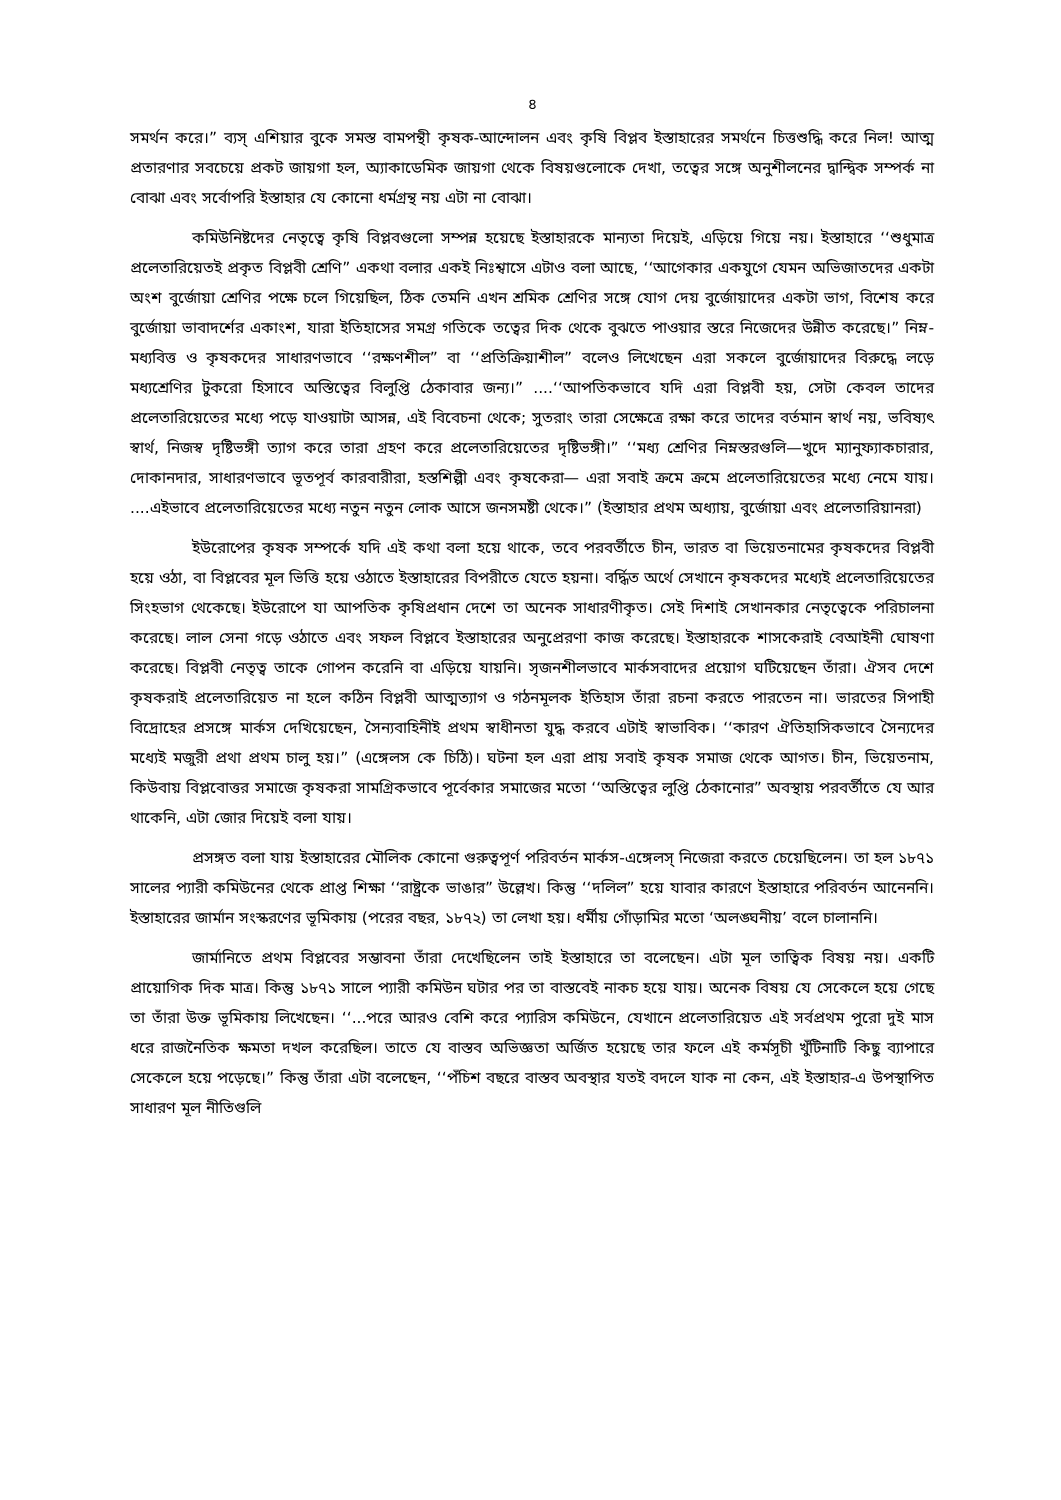৪
সমর্থন করে।” ব্যস্ এশিয়ার বুকে সমস্ত বামপন্থী কৃষক-আন্দোলন এবং কৃষি বিপ্লব ইস্তাহারের সমর্থনে চিত্তশুদ্ধি করে নিল! আত্ম প্রতারণার সবচেয়ে প্রকট জায়গা হল, অ্যাকাডেমিক জায়গা থেকে বিষয়গুলোকে দেখা, তত্বের সঙ্গে অনুশীলনের দ্বান্দ্বিক সম্পর্ক না বোঝা এবং সর্বোপরি ইস্তাহার যে কোনো ধর্মগ্রন্থ নয় এটা না বোঝা।
কমিউনিষ্টদের নেতৃত্বে কৃষি বিপ্লবগুলো সম্পন্ন হয়েছে ইস্তাহারকে মান্যতা দিয়েই, এড়িয়ে গিয়ে নয়। ইস্তাহারে ‘‘শুধুমাত্র প্রলেতারিয়েতই প্রকৃত বিপ্লবী শ্রেণি” একথা বলার একই নিঃশ্বাসে এটাও বলা আছে, ‘‘আগেকার একযুগে যেমন অভিজাতদের একটা অংশ বুর্জোয়া শ্রেণির পক্ষে চলে গিয়েছিল, ঠিক তেমনি এখন শ্রমিক শ্রেণির সঙ্গে যোগ দেয় বুর্জোয়াদের একটা ভাগ, বিশেষ করে বুর্জোয়া ভাবাদর্শের একাংশ, যারা ইতিহাসের সমগ্র গতিকে তত্বের দিক থেকে বুঝতে পাওয়ার স্তরে নিজেদের উন্নীত করেছে।” নিম্ন-মধ্যবিত্ত ও কৃষকদের সাধারণভাবে ‘‘রক্ষণশীল” বা ‘‘প্রতিক্রিয়াশীল” বলেও লিখেছেন এরা সকলে বুর্জোয়াদের বিরুদ্ধে লড়ে মধ্যশ্রেণির টুকরো হিসাবে অস্তিত্বের বিলুপ্তি ঠেকাবার জন্য।” ....‘‘আপতিকভাবে যদি এরা বিপ্লবী হয়, সেটা কেবল তাদের প্রলেতারিয়েতের মধ্যে পড়ে যাওয়াটা আসন্ন, এই বিবেচনা থেকে; সুতরাং তারা সেক্ষেত্রে রক্ষা করে তাদের বর্তমান স্বার্থ নয়, ভবিষ্যৎ স্বার্থ, নিজস্ব দৃষ্টিভঙ্গী ত্যাগ করে তারা গ্রহণ করে প্রলেতারিয়েতের দৃষ্টিভঙ্গী।” ‘‘মধ্য শ্রেণির নিম্নস্তরগুলি—খুদে ম্যানুফ্যাকচারার, দোকানদার, সাধারণভাবে ভূতপূর্ব কারবারীরা, হস্তশিল্পী এবং কৃষকেরা— এরা সবাই ক্রমে ক্রমে প্রলেতারিয়েতের মধ্যে নেমে যায়। ....এইভাবে প্রলেতারিয়েতের মধ্যে নতুন নতুন লোক আসে জনসমষ্টী থেকে।” (ইস্তাহার প্রথম অধ্যায়, বুর্জোয়া এবং প্রলেতারিয়ানরা)
ইউরোপের কৃষক সম্পর্কে যদি এই কথা বলা হয়ে থাকে, তবে পরবর্তীতে চীন, ভারত বা ভিয়েতনামের কৃষকদের বিপ্লবী হয়ে ওঠা, বা বিপ্লবের মূল ভিত্তি হয়ে ওঠাতে ইস্তাহারের বিপরীতে যেতে হয়না। বর্দ্ধিত অর্থে সেখানে কৃষকদের মধ্যেই প্রলেতারিয়েতের সিংহভাগ থেকেছে। ইউরোপে যা আপতিক কৃষিপ্রধান দেশে তা অনেক সাধারণীকৃত। সেই দিশাই সেখানকার নেতৃত্বেকে পরিচালনা করেছে। লাল সেনা গড়ে ওঠাতে এবং সফল বিপ্লবে ইস্তাহারের অনুপ্রেরণা কাজ করেছে। ইস্তাহারকে শাসকেরাই বেআইনী ঘোষণা করেছে। বিপ্লবী নেতৃত্ব তাকে গোপন করেনি বা এড়িয়ে যায়নি। সৃজনশীলভাবে মার্কসবাদের প্রয়োগ ঘটিয়েছেন তাঁরা। ঐসব দেশে কৃষকরাই প্রলেতারিয়েত না হলে কঠিন বিপ্লবী আত্মত্যাগ ও গঠনমূলক ইতিহাস তাঁরা রচনা করতে পারতেন না। ভারতের সিপাহী বিদ্রোহের প্রসঙ্গে মার্কস দেখিয়েছেন, সৈন্যবাহিনীই প্রথম স্বাধীনতা যুদ্ধ করবে এটাই স্বাভাবিক। ‘‘কারণ ঐতিহাসিকভাবে সৈন্যদের মধ্যেই মজুরী প্রথা প্রথম চালু হয়।” (এঙ্গেলস কে চিঠি)। ঘটনা হল এরা প্রায় সবাই কৃষক সমাজ থেকে আগত। চীন, ভিয়েতনাম, কিউবায় বিপ্লবোত্তর সমাজে কৃষকরা সামগ্রিকভাবে পূর্বেকার সমাজের মতো ‘‘অস্তিত্বের লুপ্তি ঠেকানোর” অবস্থায় পরবর্তীতে যে আর থাকেনি, এটা জোর দিয়েই বলা যায়।
প্রসঙ্গত বলা যায় ইস্তাহারের মৌলিক কোনো গুরুত্বপূর্ণ পরিবর্তন মার্কস-এঙ্গেলস্ নিজেরা করতে চেয়েছিলেন। তা হল ১৮৭১ সালের প্যারী কমিউনের থেকে প্রাপ্ত শিক্ষা ‘‘রাষ্ট্রকে ভাঙার” উল্লেখ। কিন্তু ‘‘দলিল” হয়ে যাবার কারণে ইস্তাহারে পরিবর্তন আনেননি। ইস্তাহারের জার্মান সংস্করণের ভূমিকায় (পরের বছর, ১৮৭২) তা লেখা হয়। ধর্মীয় গোঁড়ামির মতো ‘অলঙ্ঘনীয়’ বলে চালাননি।
জার্মানিতে প্রথম বিপ্লবের সম্ভাবনা তাঁরা দেখেছিলেন তাই ইস্তাহারে তা বলেছেন। এটা মূল তাত্বিক বিষয় নয়। একটি প্রায়োগিক দিক মাত্র। কিন্তু ১৮৭১ সালে প্যারী কমিউন ঘটার পর তা বাস্তবেই নাকচ হয়ে যায়। অনেক বিষয় যে সেকেলে হয়ে গেছে তা তাঁরা উক্ত ভূমিকায় লিখেছেন। ‘‘...পরে আরও বেশি করে প্যারিস কমিউনে, যেখানে প্রলেতারিয়েত এই সর্বপ্রথম পুরো দুই মাস ধরে রাজনৈতিক ক্ষমতা দখল করেছিল। তাতে যে বাস্তব অভিজ্ঞতা অর্জিত হয়েছে তার ফলে এই কর্মসূচী খুঁটিনাটি কিছু ব্যাপারে সেকেলে হয়ে পড়েছে।” কিন্তু তাঁরা এটা বলেছেন, ‘‘পঁচিশ বছরে বাস্তব অবস্থার যতই বদলে যাক না কেন, এই ইস্তাহার-এ উপস্থাপিত সাধারণ মূল নীতিগুলি